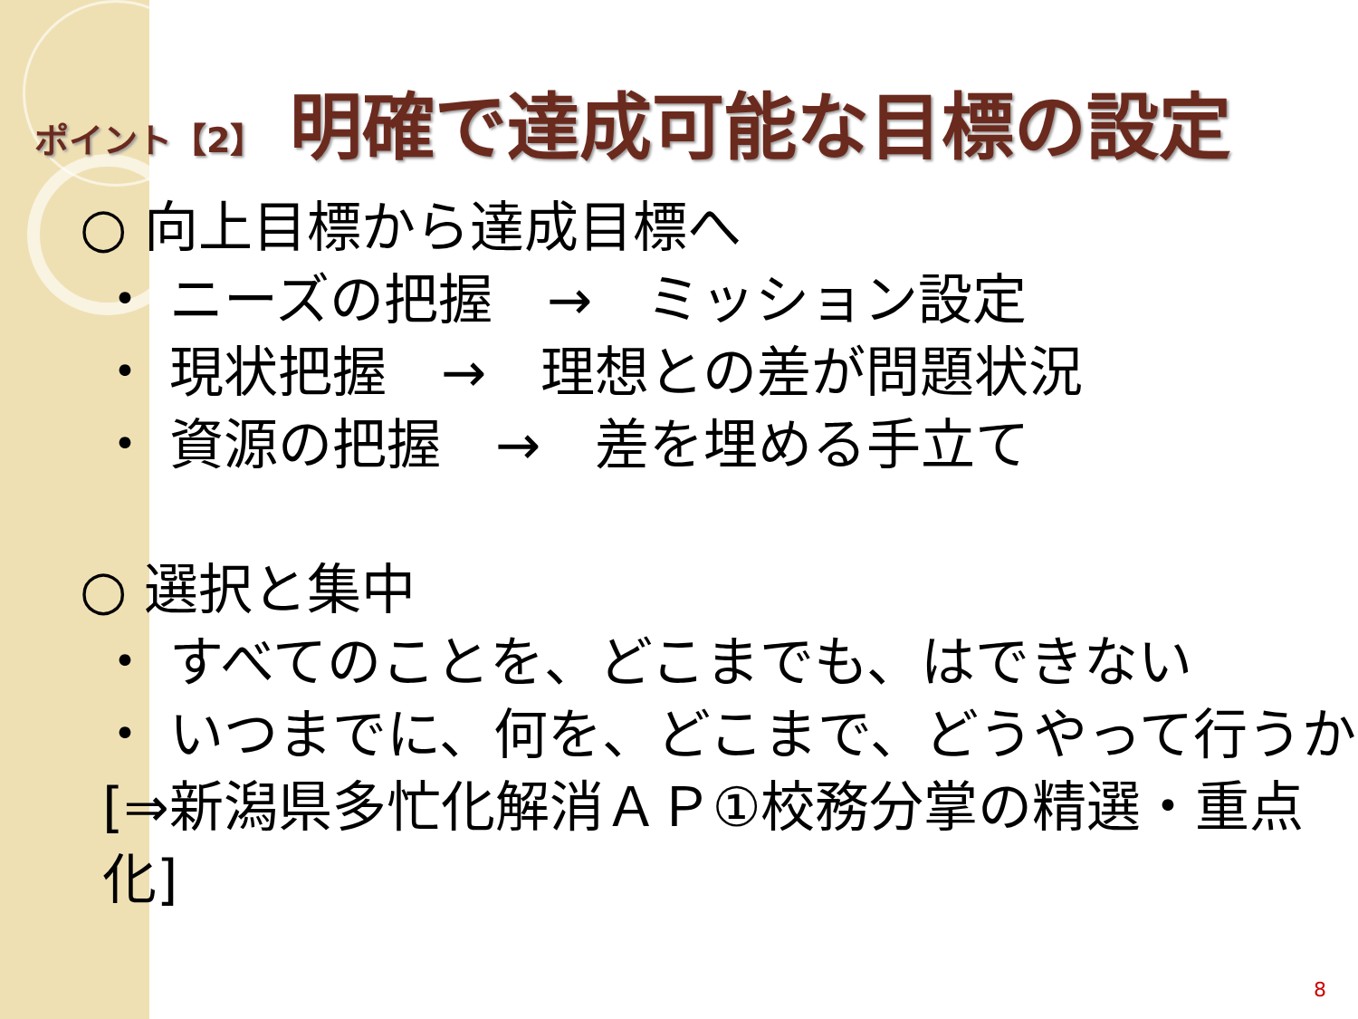ポイント【2】 明確で達成可能な目標の設定
○ 向上目標から達成目標へ
・ ニーズの把握　→　ミッション設定
・ 現状把握　→　理想との差が問題状況
・ 資源の把握　→　差を埋める手立て
○ 選択と集中
・ すべてのことを、どこまでも、はできない
・ いつまでに、何を、どこまで、どうやって行うか
[⇒新潟県多忙化解消ＡＰ①校務分掌の精選・重点化]
8